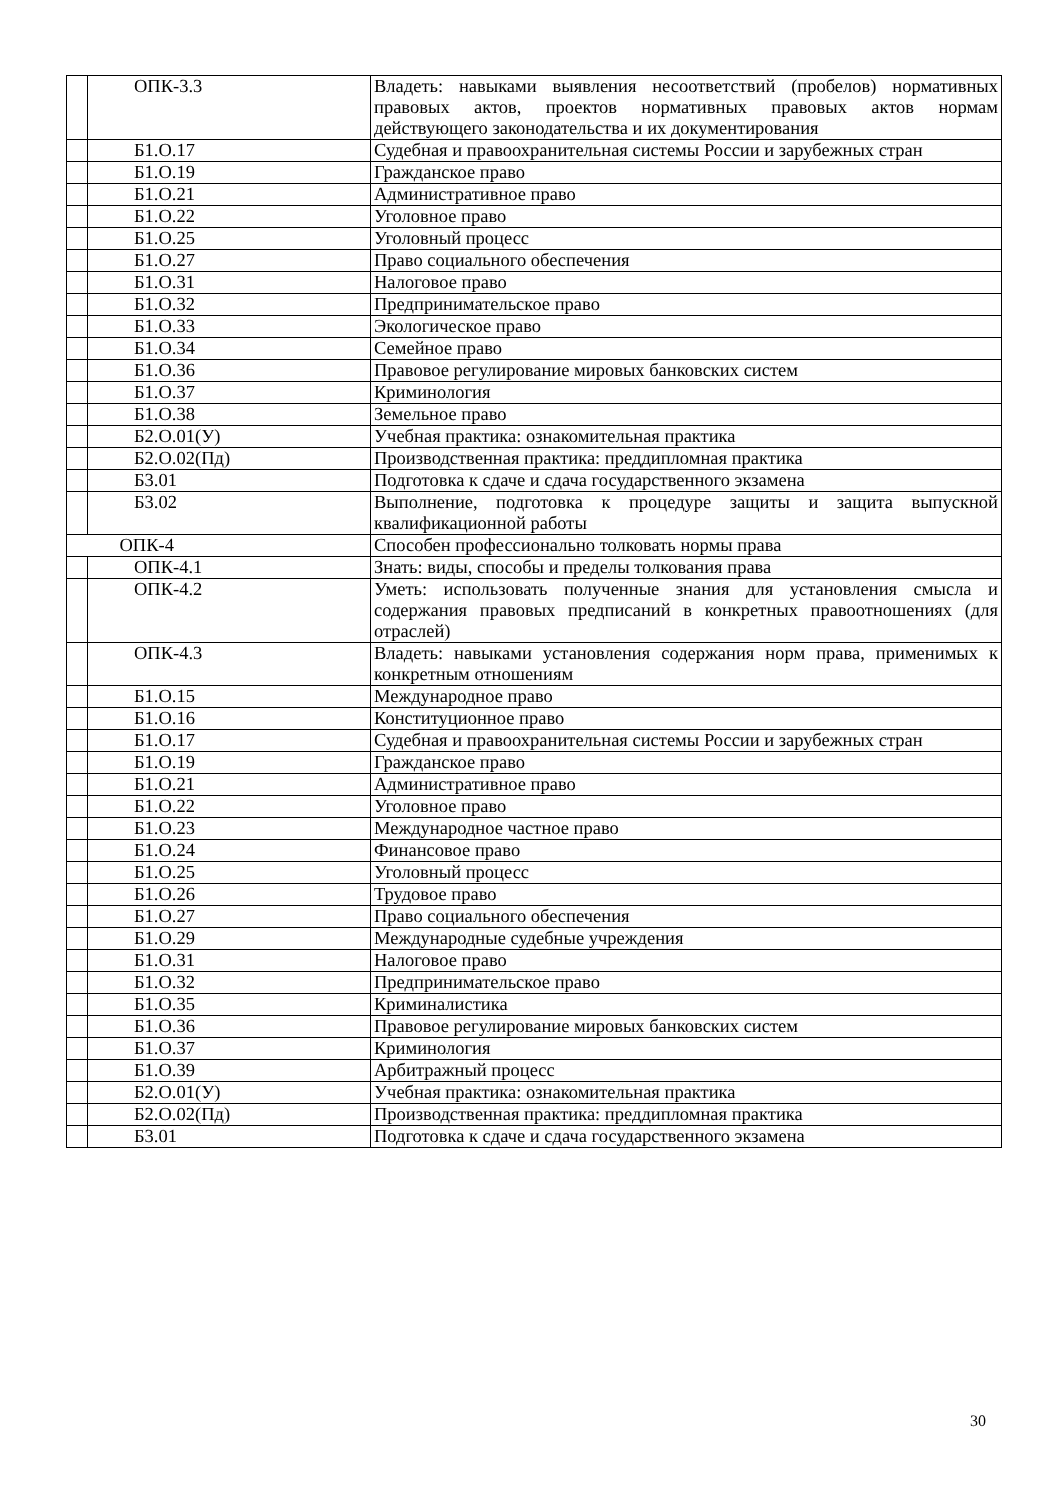| | ОПК-3.3 | Владеть: навыками выявления несоответствий (пробелов) нормативных правовых актов, проектов нормативных правовых актов нормам действующего законодательства и их документирования |
| | Б1.О.17 | Судебная и правоохранительная системы России и зарубежных стран |
| | Б1.О.19 | Гражданское право |
| | Б1.О.21 | Административное право |
| | Б1.О.22 | Уголовное право |
| | Б1.О.25 | Уголовный процесс |
| | Б1.О.27 | Право социального обеспечения |
| | Б1.О.31 | Налоговое право |
| | Б1.О.32 | Предпринимательское право |
| | Б1.О.33 | Экологическое право |
| | Б1.О.34 | Семейное право |
| | Б1.О.36 | Правовое регулирование мировых банковских систем |
| | Б1.О.37 | Криминология |
| | Б1.О.38 | Земельное право |
| | Б2.О.01(У) | Учебная практика: ознакомительная практика |
| | Б2.О.02(Пд) | Производственная практика: преддипломная практика |
| | Б3.01 | Подготовка к сдаче и сдача государственного экзамена |
| | Б3.02 | Выполнение, подготовка к процедуре защиты и защита выпускной квалификационной работы |
| | ОПК-4 | Способен профессионально толковать нормы права |
| | ОПК-4.1 | Знать: виды, способы и пределы толкования права |
| | ОПК-4.2 | Уметь: использовать полученные знания для установления смысла и содержания правовых предписаний в конкретных правоотношениях (для отраслей) |
| | ОПК-4.3 | Владеть: навыками установления содержания норм права, применимых к конкретным отношениям |
| | Б1.О.15 | Международное право |
| | Б1.О.16 | Конституционное право |
| | Б1.О.17 | Судебная и правоохранительная системы России и зарубежных стран |
| | Б1.О.19 | Гражданское право |
| | Б1.О.21 | Административное право |
| | Б1.О.22 | Уголовное право |
| | Б1.О.23 | Международное частное право |
| | Б1.О.24 | Финансовое право |
| | Б1.О.25 | Уголовный процесс |
| | Б1.О.26 | Трудовое право |
| | Б1.О.27 | Право социального обеспечения |
| | Б1.О.29 | Международные судебные учреждения |
| | Б1.О.31 | Налоговое право |
| | Б1.О.32 | Предпринимательское право |
| | Б1.О.35 | Криминалистика |
| | Б1.О.36 | Правовое регулирование мировых банковских систем |
| | Б1.О.37 | Криминология |
| | Б1.О.39 | Арбитражный процесс |
| | Б2.О.01(У) | Учебная практика: ознакомительная практика |
| | Б2.О.02(Пд) | Производственная практика: преддипломная практика |
| | Б3.01 | Подготовка к сдаче и сдача государственного экзамена |
30